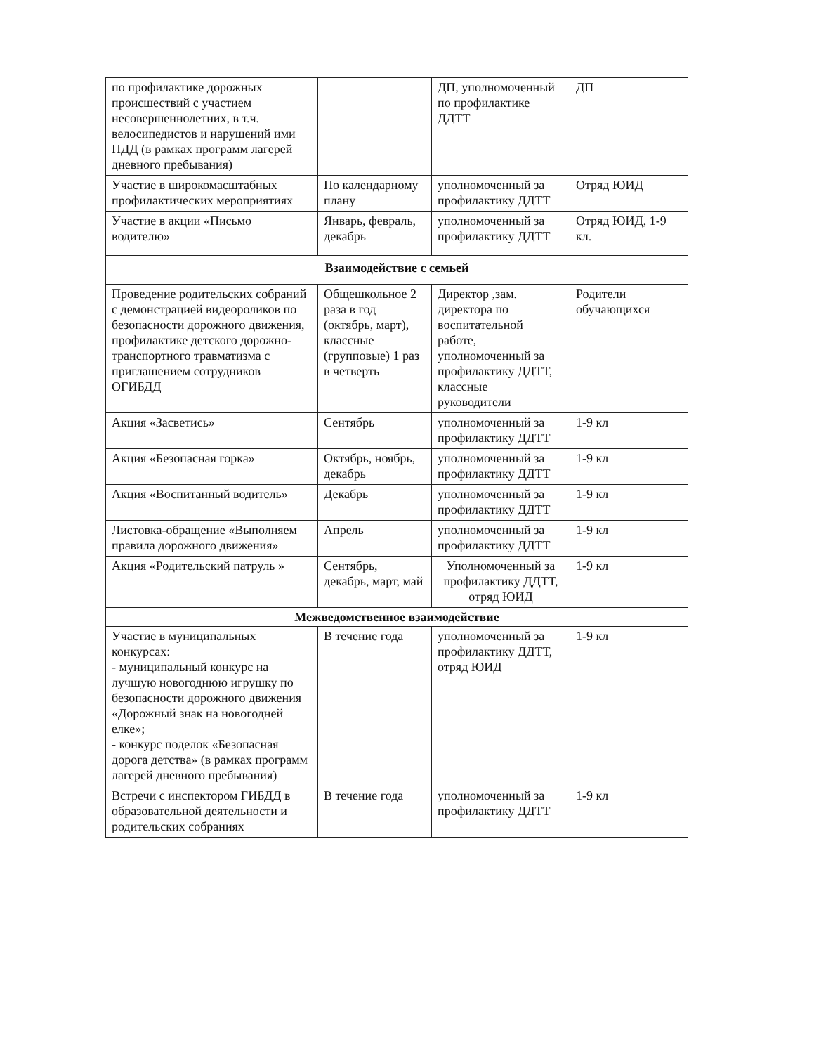| по профилактике дорожных происшествий с участием несовершеннолетних, в т.ч. велосипедистов и нарушений ими ПДД (в рамках программ лагерей дневного пребывания) | | ДП, уполномоченный по профилактике ДДТТ | ДП |
| Участие в широкомасштабных профилактических мероприятиях | По календарному плану | уполномоченный за профилактику ДДТТ | Отряд ЮИД |
| Участие в акции «Письмо водителю» | Январь, февраль, декабрь | уполномоченный за профилактику ДДТТ | Отряд ЮИД, 1-9 кл. |
| Взаимодействие с семьей | | | |
| Проведение родительских собраний с демонстрацией видеороликов по безопасности дорожного движения, профилактике детского дорожно-транспортного травматизма с приглашением сотрудников ОГИБДД | Общешкольное 2 раза в год (октябрь, март), классные (групповые) 1 раз в четверть | Директор ,зам. директора по воспитательной работе, уполномоченный за профилактику ДДТТ, классные руководители | Родители обучающихся |
| Акция «Засветись» | Сентябрь | уполномоченный за профилактику ДДТТ | 1-9 кл |
| Акция «Безопасная горка» | Октябрь, ноябрь, декабрь | уполномоченный за профилактику ДДТТ | 1-9 кл |
| Акция «Воспитанный водитель» | Декабрь | уполномоченный за профилактику ДДТТ | 1-9 кл |
| Листовка-обращение «Выполняем правила дорожного движения» | Апрель | уполномоченный за профилактику ДДТТ | 1-9 кл |
| Акция «Родительский патруль » | Сентябрь, декабрь, март, май | Уполномоченный за профилактику ДДТТ, отряд ЮИД | 1-9 кл |
| Межведомственное взаимодействие | | | |
| Участие в муниципальных конкурсах: - муниципальный конкурс на лучшую новогоднюю игрушку по безопасности дорожного движения «Дорожный знак на новогодней елке»; - конкурс поделок «Безопасная дорога детства» (в рамках программ лагерей дневного пребывания) | В течение года | уполномоченный за профилактику ДДТТ, отряд ЮИД | 1-9 кл |
| Встречи с инспектором ГИБДД в образовательной деятельности и родительских собраниях | В течение года | уполномоченный за профилактику ДДТТ | 1-9 кл |